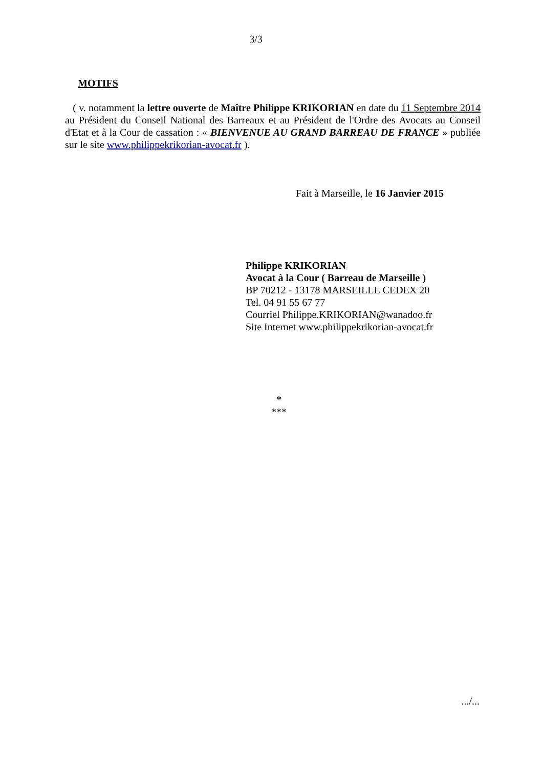3/3
MOTIFS
( v. notamment la lettre ouverte de Maître Philippe KRIKORIAN en date du 11 Septembre 2014 au Président du Conseil National des Barreaux et au Président de l'Ordre des Avocats au Conseil d'Etat et à la Cour de cassation : « BIENVENUE AU GRAND BARREAU DE FRANCE » publiée sur le site www.philippekrikorian-avocat.fr ).
Fait à Marseille, le 16 Janvier 2015
Philippe KRIKORIAN
Avocat à la Cour ( Barreau de Marseille )
BP 70212 - 13178 MARSEILLE CEDEX 20
Tel. 04 91 55 67 77
Courriel Philippe.KRIKORIAN@wanadoo.fr
Site Internet www.philippekrikorian-avocat.fr
*
***
.../...